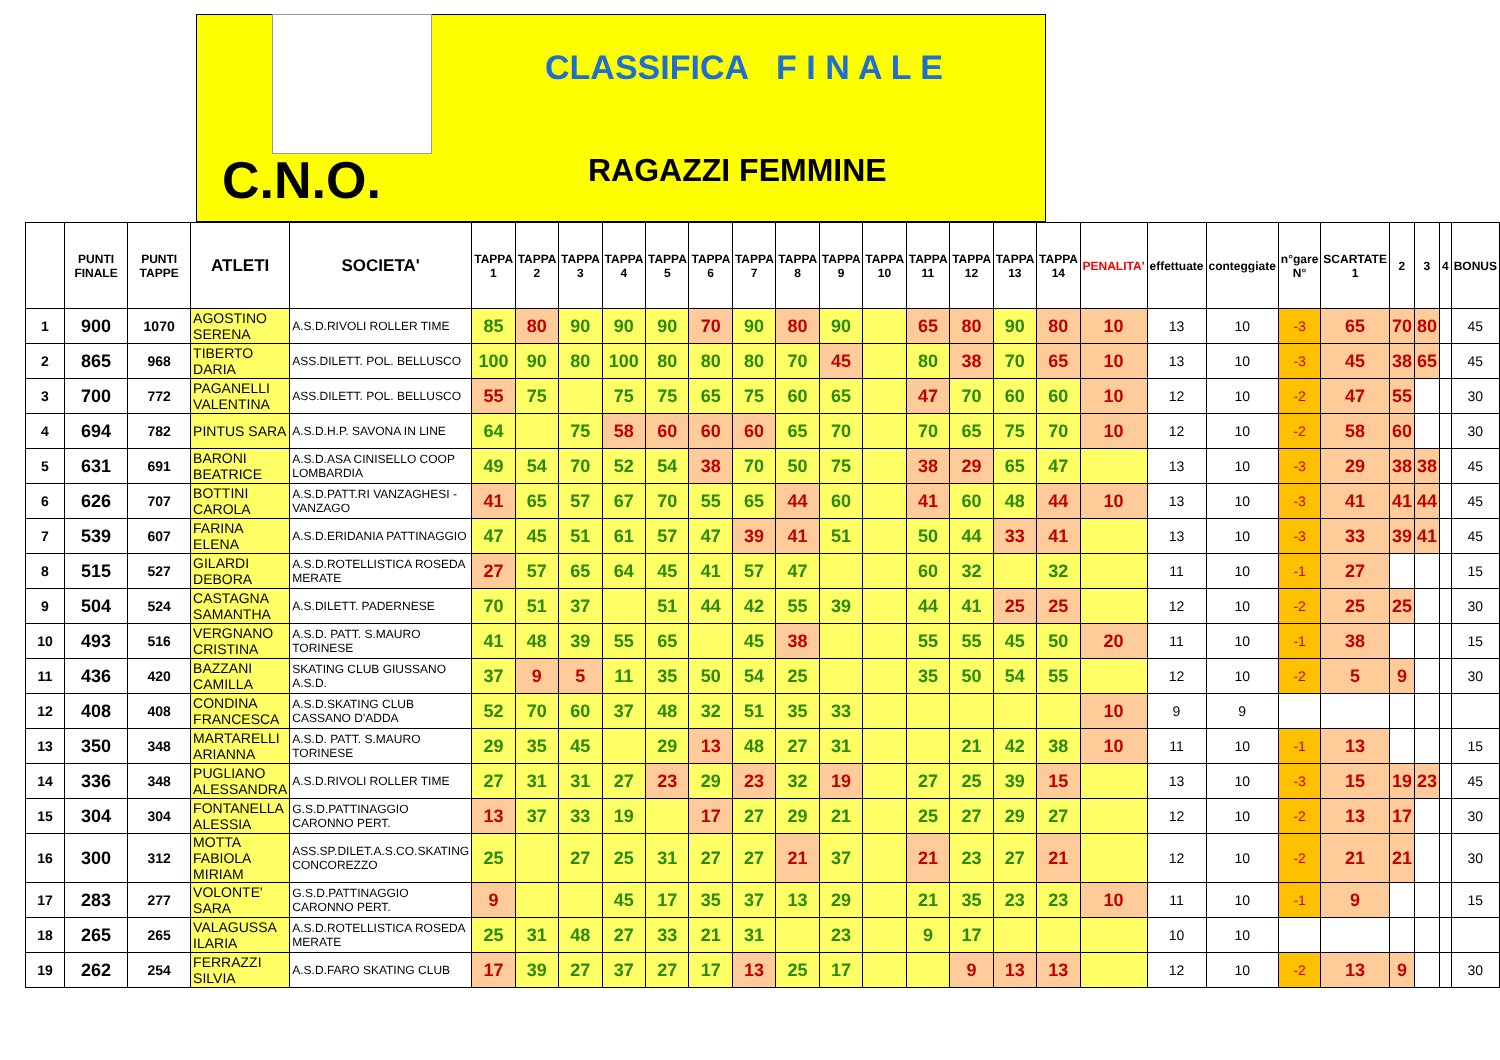CLASSIFICA F I N A L E
C.N.O. RAGAZZI FEMMINE
| | PUNTI FINALE | PUNTI TAPPE | ATLETI | SOCIETA' | TAPPA 1 | TAPPA 2 | TAPPA 3 | TAPPA 4 | TAPPA 5 | TAPPA 6 | TAPPA 7 | TAPPA 8 | TAPPA 9 | TAPPA 10 | TAPPA 11 | TAPPA 12 | TAPPA 13 | TAPPA 14 | PENALITA' | effettuate | conteggiate | n°gare N° | SCARTATE 1 | 2 | 3 | 4 | BONUS |
| --- | --- | --- | --- | --- | --- | --- | --- | --- | --- | --- | --- | --- | --- | --- | --- | --- | --- | --- | --- | --- | --- | --- | --- | --- | --- | --- | --- |
| 1 | 900 | 1070 | AGOSTINO SERENA | A.S.D.RIVOLI ROLLER TIME | 85 | 80 | 90 | 90 | 90 | 70 | 90 | 80 | 90 | | 65 | 80 | 90 | 80 | 10 | 13 | 10 | -3 | 65 | 70 | 80 | | 45 |
| 2 | 865 | 968 | TIBERTO DARIA | ASS.DILETT. POL. BELLUSCO | 100 | 90 | 80 | 100 | 80 | 80 | 80 | 70 | 45 | | 80 | 38 | 70 | 65 | 10 | 13 | 10 | -3 | 45 | 38 | 65 | | 45 |
| 3 | 700 | 772 | PAGANELLI VALENTINA | ASS.DILETT. POL. BELLUSCO | 55 | 75 | | 75 | 75 | 65 | 75 | 60 | 65 | | 47 | 70 | 60 | 60 | 10 | 12 | 10 | -2 | 47 | 55 | | | 30 |
| 4 | 694 | 782 | PINTUS SARA | A.S.D.H.P. SAVONA IN LINE | 64 | | 75 | 58 | 60 | 60 | 60 | 65 | 70 | | 70 | 65 | 75 | 70 | 10 | 12 | 10 | -2 | 58 | 60 | | | 30 |
| 5 | 631 | 691 | BARONI BEATRICE | A.S.D.ASA CINISELLO COOP LOMBARDIA | 49 | 54 | 70 | 52 | 54 | 38 | 70 | 50 | 75 | | 38 | 29 | 65 | 47 | | 13 | 10 | -3 | 29 | 38 | 38 | | 45 |
| 6 | 626 | 707 | BOTTINI CAROLA | A.S.D.PATT.RI VANZAGHESI - VANZAGO | 41 | 65 | 57 | 67 | 70 | 55 | 65 | 44 | 60 | | 41 | 60 | 48 | 44 | 10 | 13 | 10 | -3 | 41 | 41 | 44 | | 45 |
| 7 | 539 | 607 | FARINA ELENA | A.S.D.ERIDANIA PATTINAGGIO | 47 | 45 | 51 | 61 | 57 | 47 | 39 | 41 | 51 | | 50 | 44 | 33 | 41 | | 13 | 10 | -3 | 33 | 39 | 41 | | 45 |
| 8 | 515 | 527 | GILARDI DEBORA | A.S.D.ROTELLISTICA ROSEDA MERATE | 27 | 57 | 65 | 64 | 45 | 41 | 57 | 47 | | | 60 | 32 | | 32 | | 11 | 10 | -1 | 27 | | | | 15 |
| 9 | 504 | 524 | CASTAGNA SAMANTHA | A.S.DILETT. PADERNESE | 70 | 51 | 37 | | 51 | 44 | 42 | 55 | 39 | | 44 | 41 | 25 | 25 | | 12 | 10 | -2 | 25 | 25 | | | 30 |
| 10 | 493 | 516 | VERGNANO CRISTINA | A.S.D. PATT. S.MAURO TORINESE | 41 | 48 | 39 | 55 | 65 | | 45 | 38 | | | 55 | 55 | 45 | 50 | 20 | 11 | 10 | -1 | 38 | | | | 15 |
| 11 | 436 | 420 | BAZZANI CAMILLA | SKATING CLUB GIUSSANO A.S.D. | 37 | 9 | 5 | 11 | 35 | 50 | 54 | 25 | | | 35 | 50 | 54 | 55 | | 12 | 10 | -2 | 5 | 9 | | | 30 |
| 12 | 408 | 408 | CONDINA FRANCESCA | A.S.D.SKATING CLUB CASSANO D'ADDA | 52 | 70 | 60 | 37 | 48 | 32 | 51 | 35 | 33 | | | | | | 10 | 9 | 9 | | | | | | |
| 13 | 350 | 348 | MARTARELLI ARIANNA | A.S.D. PATT. S.MAURO TORINESE | 29 | 35 | 45 | | 29 | 13 | 48 | 27 | 31 | | | 21 | 42 | 38 | 10 | 11 | 10 | -1 | 13 | | | | 15 |
| 14 | 336 | 348 | PUGLIANO ALESSANDRA | A.S.D.RIVOLI ROLLER TIME | 27 | 31 | 31 | 27 | 23 | 29 | 23 | 32 | 19 | | 27 | 25 | 39 | 15 | | 13 | 10 | -3 | 15 | 19 | 23 | | 45 |
| 15 | 304 | 304 | FONTANELLA ALESSIA | G.S.D.PATTINAGGIO CARONNO PERT. | 13 | 37 | 33 | 19 | | 17 | 27 | 29 | 21 | | 25 | 27 | 29 | 27 | | 12 | 10 | -2 | 13 | 17 | | | 30 |
| 16 | 300 | 312 | MOTTA FABIOLA MIRIAM | ASS.SP.DILET.A.S.CO.SKATING CONCOREZZO | 25 | | 27 | 25 | 31 | 27 | 27 | 21 | 37 | | 21 | 23 | 27 | 21 | | 12 | 10 | -2 | 21 | 21 | | | 30 |
| 17 | 283 | 277 | VOLONTE' SARA | G.S.D.PATTINAGGIO CARONNO PERT. | 9 | | | 45 | 17 | 35 | 37 | 13 | 29 | | 21 | 35 | 23 | 23 | 10 | 11 | 10 | -1 | 9 | | | | 15 |
| 18 | 265 | 265 | VALAGUSSA ILARIA | A.S.D.ROTELLISTICA ROSEDA MERATE | 25 | 31 | 48 | 27 | 33 | 21 | 31 | | 23 | | 9 | 17 | | | | 10 | 10 | | | | | | |
| 19 | 262 | 254 | FERRAZZI SILVIA | A.S.D.FARO SKATING CLUB | 17 | 39 | 27 | 37 | 27 | 17 | 13 | 25 | 17 | | | 9 | 13 | 13 | | 12 | 10 | -2 | 13 | 9 | | | 30 |